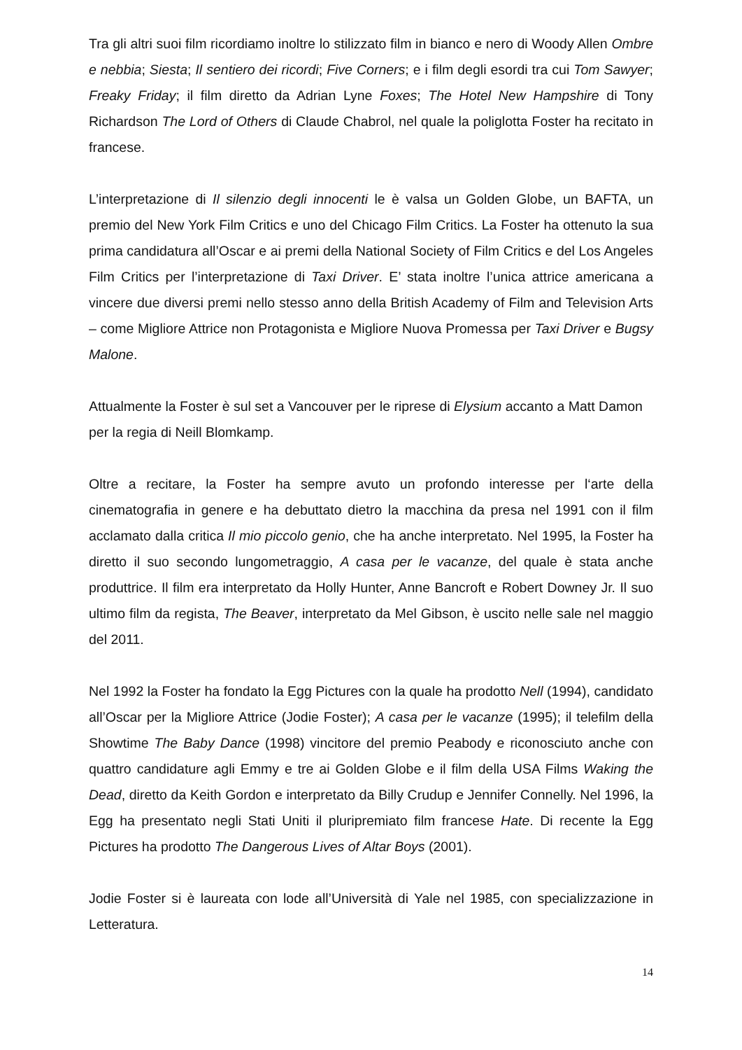Tra gli altri suoi film ricordiamo inoltre lo stilizzato film in bianco e nero di Woody Allen Ombre e nebbia; Siesta; Il sentiero dei ricordi; Five Corners; e i film degli esordi tra cui Tom Sawyer; Freaky Friday; il film diretto da Adrian Lyne Foxes; The Hotel New Hampshire di Tony Richardson The Lord of Others di Claude Chabrol, nel quale la poliglotta Foster ha recitato in francese.
L’interpretazione di Il silenzio degli innocenti le è valsa un Golden Globe, un BAFTA, un premio del New York Film Critics e uno del Chicago Film Critics. La Foster ha ottenuto la sua prima candidatura all’Oscar e ai premi della National Society of Film Critics e del Los Angeles Film Critics per l’interpretazione di Taxi Driver. E’ stata inoltre l’unica attrice americana a vincere due diversi premi nello stesso anno della British Academy of Film and Television Arts – come Migliore Attrice non Protagonista e Migliore Nuova Promessa per Taxi Driver e Bugsy Malone.
Attualmente la Foster è sul set a Vancouver per le riprese di Elysium accanto a Matt Damon per la regia di Neill Blomkamp.
Oltre a recitare, la Foster ha sempre avuto un profondo interesse per l‘arte della cinematografia in genere e ha debuttato dietro la macchina da presa nel 1991 con il film acclamato dalla critica Il mio piccolo genio, che ha anche interpretato. Nel 1995, la Foster ha diretto il suo secondo lungometraggio, A casa per le vacanze, del quale è stata anche produttrice. Il film era interpretato da Holly Hunter, Anne Bancroft e Robert Downey Jr. Il suo ultimo film da regista, The Beaver, interpretato da Mel Gibson, è uscito nelle sale nel maggio del 2011.
Nel 1992 la Foster ha fondato la Egg Pictures con la quale ha prodotto Nell (1994), candidato all’Oscar per la Migliore Attrice (Jodie Foster); A casa per le vacanze (1995); il telefilm della Showtime The Baby Dance (1998) vincitore del premio Peabody e riconosciuto anche con quattro candidature agli Emmy e tre ai Golden Globe e il film della USA Films Waking the Dead, diretto da Keith Gordon e interpretato da Billy Crudup e Jennifer Connelly. Nel 1996, la Egg ha presentato negli Stati Uniti il pluripremiato film francese Hate. Di recente la Egg Pictures ha prodotto The Dangerous Lives of Altar Boys (2001).
Jodie Foster si è laureata con lode all’Università di Yale nel 1985, con specializzazione in Letteratura.
14